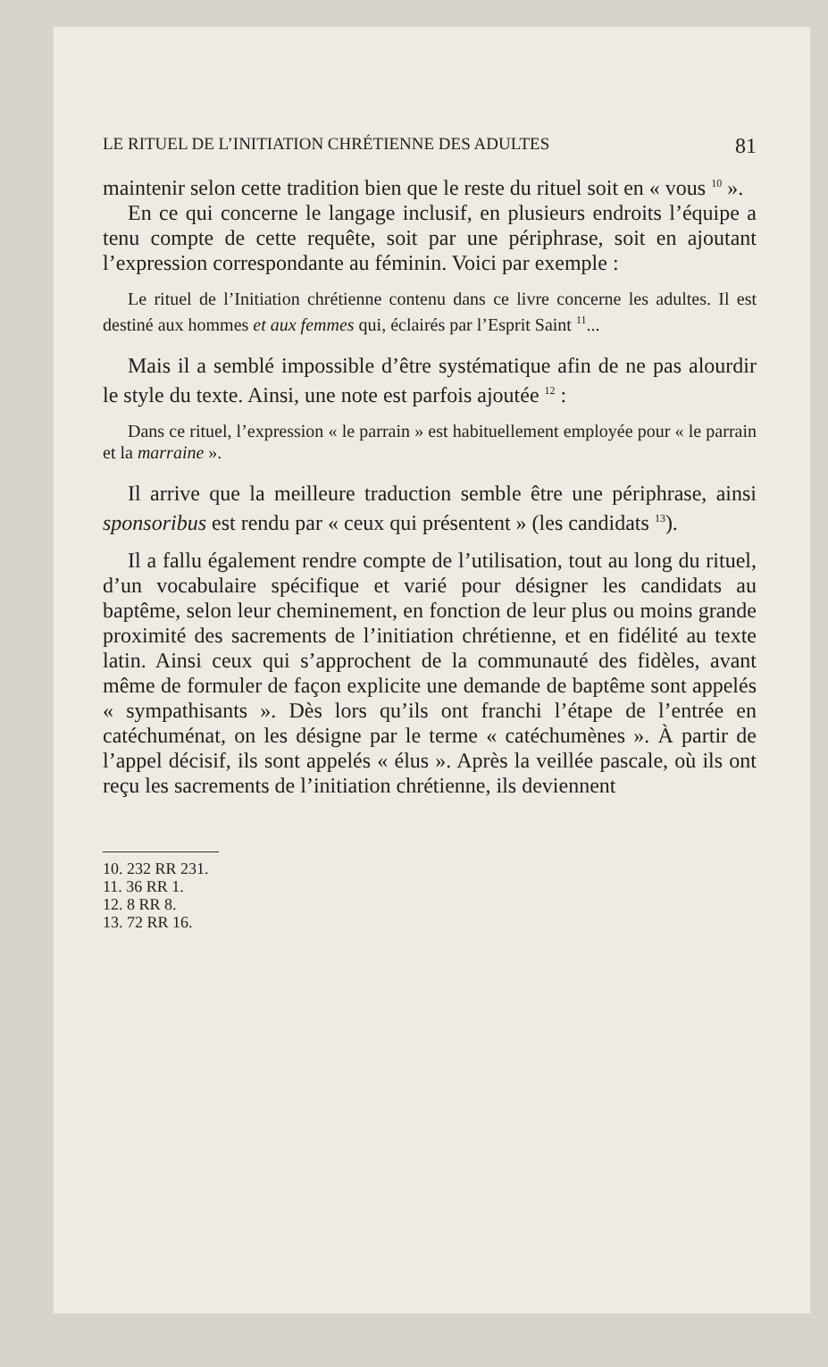LE RITUEL DE L’INITIATION CHRÉTIENNE DES ADULTES 81
maintenir selon cette tradition bien que le reste du rituel soit en « vous <sup>10</sup> ».
En ce qui concerne le langage inclusif, en plusieurs endroits l’équipe a tenu compte de cette requête, soit par une périphrase, soit en ajoutant l’expression correspondante au féminin. Voici par exemple :
Le rituel de l’Initiation chrétienne contenu dans ce livre concerne les adultes. Il est destiné aux hommes et aux femmes qui, éclairés par l’Esprit Saint <sup>11</sup>...
Mais il a semblé impossible d’être systématique afin de ne pas alourdir le style du texte. Ainsi, une note est parfois ajoutée <sup>12</sup> :
Dans ce rituel, l’expression « le parrain » est habituellement employée pour « le parrain et la marraine ».
Il arrive que la meilleure traduction semble être une périphrase, ainsi sponsoribus est rendu par « ceux qui présentent » (les candidats <sup>13</sup>).
Il a fallu également rendre compte de l’utilisation, tout au long du rituel, d’un vocabulaire spécifique et varié pour désigner les candidats au baptême, selon leur cheminement, en fonction de leur plus ou moins grande proximité des sacrements de l’initiation chrétienne, et en fidélité au texte latin. Ainsi ceux qui s’approchent de la communauté des fidèles, avant même de formuler de façon explicite une demande de baptême sont appelés « sympathisants ». Dès lors qu’ils ont franchi l’étape de l’entrée en catéchuménat, on les désigne par le terme « catéchumènes ». À partir de l’appel décisif, ils sont appelés « élus ». Après la veillée pascale, où ils ont reçu les sacrements de l’initiation chrétienne, ils deviennent
10. 232 RR 231.
11. 36 RR 1.
12. 8 RR 8.
13. 72 RR 16.